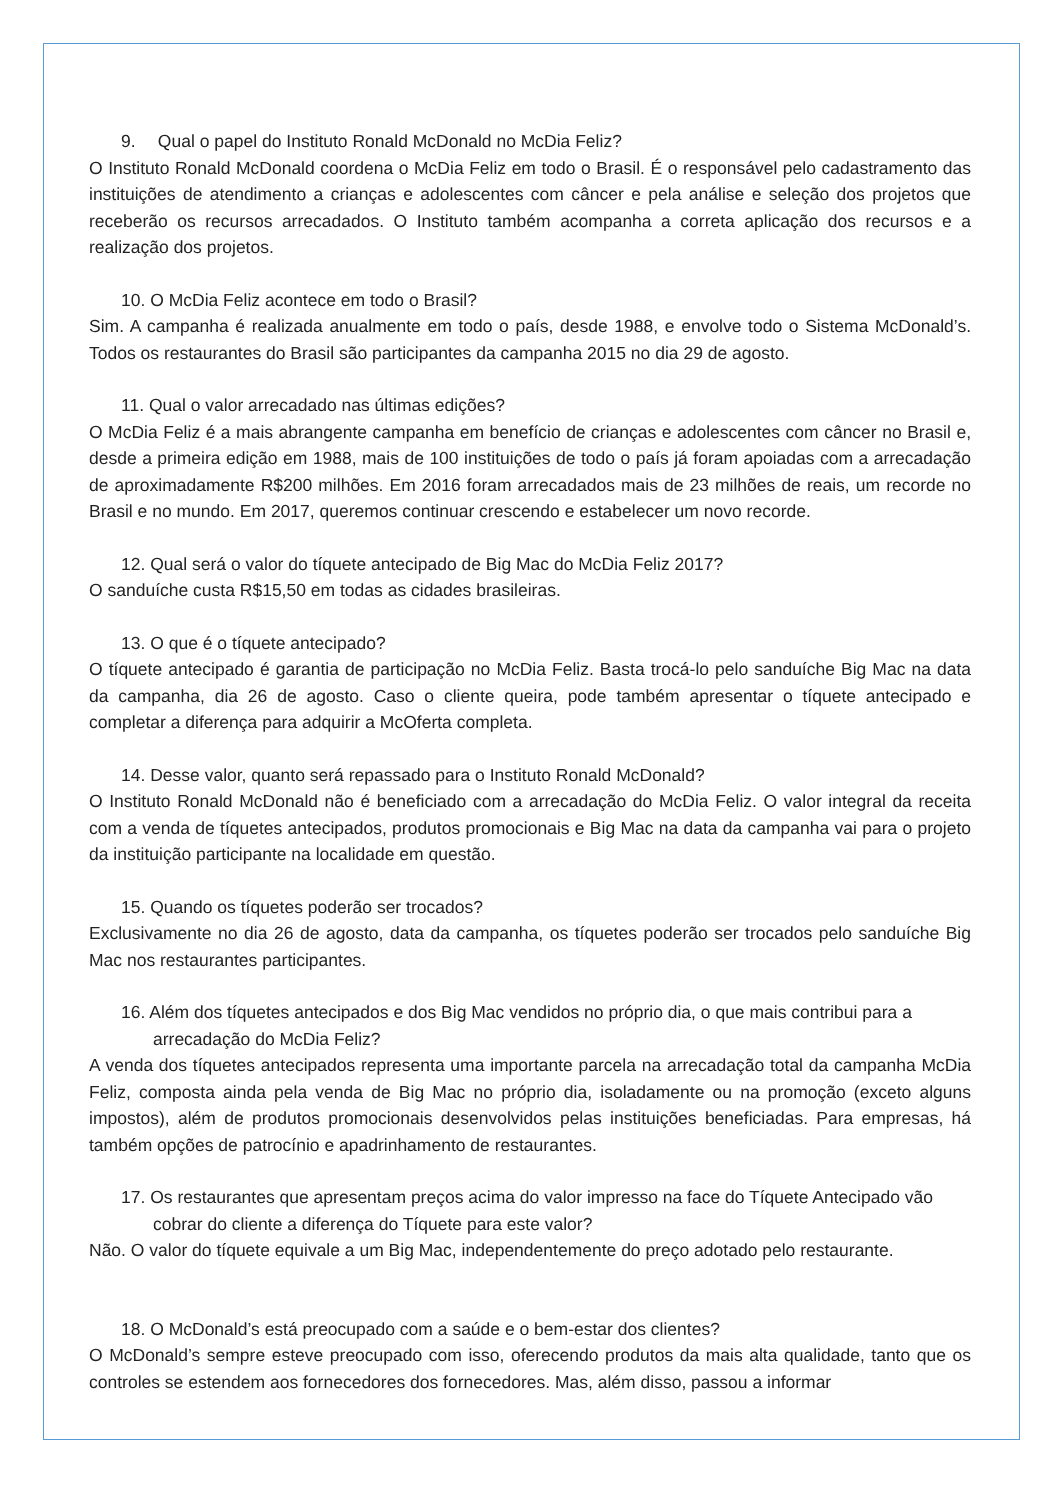9. Qual o papel do Instituto Ronald McDonald no McDia Feliz?
O Instituto Ronald McDonald coordena o McDia Feliz em todo o Brasil. É o responsável pelo cadastramento das instituições de atendimento a crianças e adolescentes com câncer e pela análise e seleção dos projetos que receberão os recursos arrecadados. O Instituto também acompanha a correta aplicação dos recursos e a realização dos projetos.
10. O McDia Feliz acontece em todo o Brasil?
Sim. A campanha é realizada anualmente em todo o país, desde 1988, e envolve todo o Sistema McDonald’s. Todos os restaurantes do Brasil são participantes da campanha 2015 no dia 29 de agosto.
11. Qual o valor arrecadado nas últimas edições?
O McDia Feliz é a mais abrangente campanha em benefício de crianças e adolescentes com câncer no Brasil e, desde a primeira edição em 1988, mais de 100 instituições de todo o país já foram apoiadas com a arrecadação de aproximadamente R$200 milhões. Em 2016 foram arrecadados mais de 23 milhões de reais, um recorde no Brasil e no mundo. Em 2017, queremos continuar crescendo e estabelecer um novo recorde.
12. Qual será o valor do tíquete antecipado de Big Mac do McDia Feliz 2017?
O sanduíche custa R$15,50 em todas as cidades brasileiras.
13. O que é o tíquete antecipado?
O tíquete antecipado é garantia de participação no McDia Feliz. Basta trocá-lo pelo sanduíche Big Mac na data da campanha, dia 26 de agosto. Caso o cliente queira, pode também apresentar o tíquete antecipado e completar a diferença para adquirir a McOferta completa.
14. Desse valor, quanto será repassado para o Instituto Ronald McDonald?
O Instituto Ronald McDonald não é beneficiado com a arrecadação do McDia Feliz. O valor integral da receita com a venda de tíquetes antecipados, produtos promocionais e Big Mac na data da campanha vai para o projeto da instituição participante na localidade em questão.
15. Quando os tíquetes poderão ser trocados?
Exclusivamente no dia 26 de agosto, data da campanha, os tíquetes poderão ser trocados pelo sanduíche Big Mac nos restaurantes participantes.
16. Além dos tíquetes antecipados e dos Big Mac vendidos no próprio dia, o que mais contribui para a arrecadação do McDia Feliz?
A venda dos tíquetes antecipados representa uma importante parcela na arrecadação total da campanha McDia Feliz, composta ainda pela venda de Big Mac no próprio dia, isoladamente ou na promoção (exceto alguns impostos), além de produtos promocionais desenvolvidos pelas instituições beneficiadas. Para empresas, há também opções de patrocínio e apadrinhamento de restaurantes.
17. Os restaurantes que apresentam preços acima do valor impresso na face do Tíquete Antecipado vão cobrar do cliente a diferença do Tíquete para este valor?
Não. O valor do tíquete equivale a um Big Mac, independentemente do preço adotado pelo restaurante.
18. O McDonald’s está preocupado com a saúde e o bem-estar dos clientes?
O McDonald’s sempre esteve preocupado com isso, oferecendo produtos da mais alta qualidade, tanto que os controles se estendem aos fornecedores dos fornecedores. Mas, além disso, passou a informar